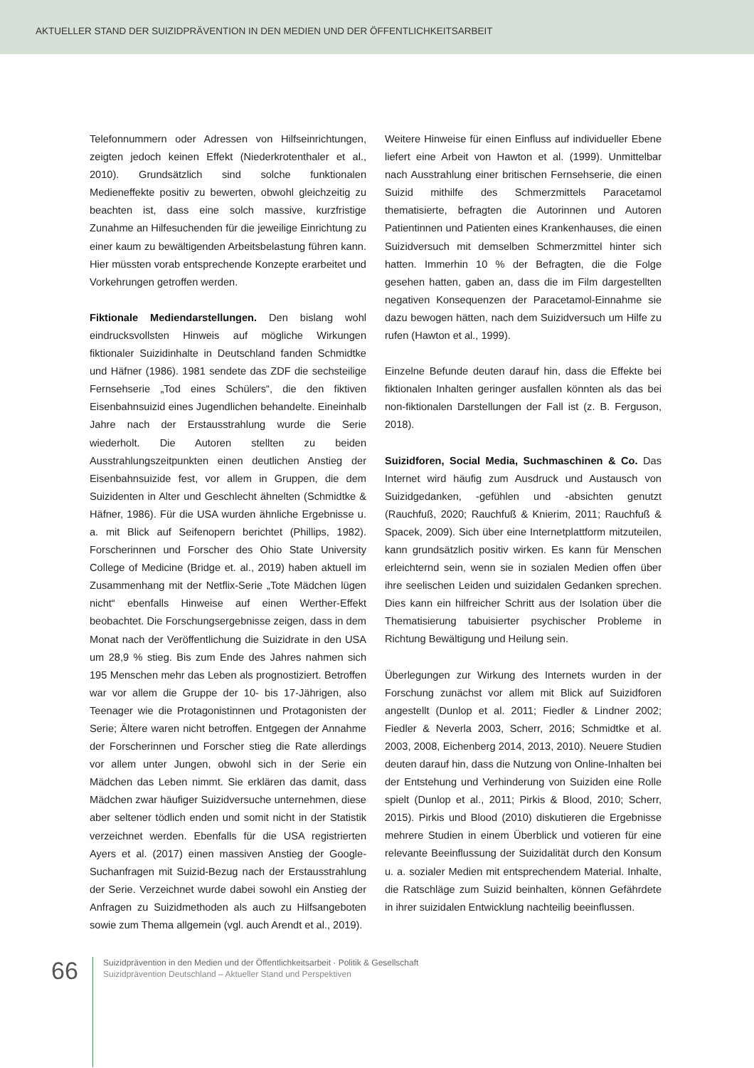AKTUELLER STAND DER SUIZIDPRÄVENTION IN DEN MEDIEN UND DER ÖFFENTLICHKEITSARBEIT
Telefonnummern oder Adressen von Hilfseinrichtungen, zeigten jedoch keinen Effekt (Niederkrotenthaler et al., 2010). Grundsätzlich sind solche funktionalen Medieneffekte positiv zu bewerten, obwohl gleichzeitig zu beachten ist, dass eine solch massive, kurzfristige Zunahme an Hilfesuchenden für die jeweilige Einrichtung zu einer kaum zu bewältigenden Arbeitsbelastung führen kann. Hier müssten vorab entsprechende Konzepte erarbeitet und Vorkehrungen getroffen werden.
Fiktionale Mediendarstellungen. Den bislang wohl eindrucksvollsten Hinweis auf mögliche Wirkungen fiktionaler Suizidinhalte in Deutschland fanden Schmidtke und Häfner (1986). 1981 sendete das ZDF die sechsteilige Fernsehserie „Tod eines Schülers“, die den fiktiven Eisenbahnsuizid eines Jugendlichen behandelte. Eineinhalb Jahre nach der Erstausstrahlung wurde die Serie wiederholt. Die Autoren stellten zu beiden Ausstrahlungszeitpunkten einen deutlichen Anstieg der Eisenbahnsuizide fest, vor allem in Gruppen, die dem Suizidenten in Alter und Geschlecht ähnelten (Schmidtke & Häfner, 1986). Für die USA wurden ähnliche Ergebnisse u. a. mit Blick auf Seifenopern berichtet (Phillips, 1982). Forscherinnen und Forscher des Ohio State University College of Medicine (Bridge et. al., 2019) haben aktuell im Zusammenhang mit der Netflix-Serie „Tote Mädchen lügen nicht“ ebenfalls Hinweise auf einen Werther-Effekt beobachtet. Die Forschungsergebnisse zeigen, dass in dem Monat nach der Veröffentlichung die Suizidrate in den USA um 28,9 % stieg. Bis zum Ende des Jahres nahmen sich 195 Menschen mehr das Leben als prognostiziert. Betroffen war vor allem die Gruppe der 10- bis 17-Jährigen, also Teenager wie die Protagonistinnen und Protagonisten der Serie; Ältere waren nicht betroffen. Entgegen der Annahme der Forscherinnen und Forscher stieg die Rate allerdings vor allem unter Jungen, obwohl sich in der Serie ein Mädchen das Leben nimmt. Sie erklären das damit, dass Mädchen zwar häufiger Suizidversuche unternehmen, diese aber seltener tödlich enden und somit nicht in der Statistik verzeichnet werden. Ebenfalls für die USA registrierten Ayers et al. (2017) einen massiven Anstieg der Google-Suchanfragen mit Suizid-Bezug nach der Erstausstrahlung der Serie. Verzeichnet wurde dabei sowohl ein Anstieg der Anfragen zu Suizidmethoden als auch zu Hilfsangeboten sowie zum Thema allgemein (vgl. auch Arendt et al., 2019).
Weitere Hinweise für einen Einfluss auf individueller Ebene liefert eine Arbeit von Hawton et al. (1999). Unmittelbar nach Ausstrahlung einer britischen Fernsehserie, die einen Suizid mithilfe des Schmerzmittels Paracetamol thematisierte, befragten die Autorinnen und Autoren Patientinnen und Patienten eines Krankenhauses, die einen Suizidversuch mit demselben Schmerzmittel hinter sich hatten. Immerhin 10 % der Befragten, die die Folge gesehen hatten, gaben an, dass die im Film dargestellten negativen Konsequenzen der Paracetamol-Einnahme sie dazu bewogen hätten, nach dem Suizidversuch um Hilfe zu rufen (Hawton et al., 1999).
Einzelne Befunde deuten darauf hin, dass die Effekte bei fiktionalen Inhalten geringer ausfallen könnten als das bei non-fiktionalen Darstellungen der Fall ist (z. B. Ferguson, 2018).
Suizidforen, Social Media, Suchmaschinen & Co. Das Internet wird häufig zum Ausdruck und Austausch von Suizidgedanken, -gefühlen und -absichten genutzt (Rauchfuß, 2020; Rauchfuß & Knierim, 2011; Rauchfuß & Spacek, 2009). Sich über eine Internetplattform mitzuteilen, kann grundsätzlich positiv wirken. Es kann für Menschen erleichternd sein, wenn sie in sozialen Medien offen über ihre seelischen Leiden und suizidalen Gedanken sprechen. Dies kann ein hilfreicher Schritt aus der Isolation über die Thematisierung tabuisierter psychischer Probleme in Richtung Bewältigung und Heilung sein.
Überlegungen zur Wirkung des Internets wurden in der Forschung zunächst vor allem mit Blick auf Suizidforen angestellt (Dunlop et al. 2011; Fiedler & Lindner 2002; Fiedler & Neverla 2003, Scherr, 2016; Schmidtke et al. 2003, 2008, Eichenberg 2014, 2013, 2010). Neuere Studien deuten darauf hin, dass die Nutzung von Online-Inhalten bei der Entstehung und Verhinderung von Suiziden eine Rolle spielt (Dunlop et al., 2011; Pirkis & Blood, 2010; Scherr, 2015). Pirkis und Blood (2010) diskutieren die Ergebnisse mehrere Studien in einem Überblick und votieren für eine relevante Beeinflussung der Suizidalität durch den Konsum u. a. sozialer Medien mit entsprechendem Material. Inhalte, die Ratschläge zum Suizid beinhalten, können Gefährdete in ihrer suizidalen Entwicklung nachteilig beeinflussen.
66
Suizidprävention in den Medien und der Öffentlichkeitsarbeit · Politik & Gesellschaft
Suizidprävention Deutschland – Aktueller Stand und Perspektiven